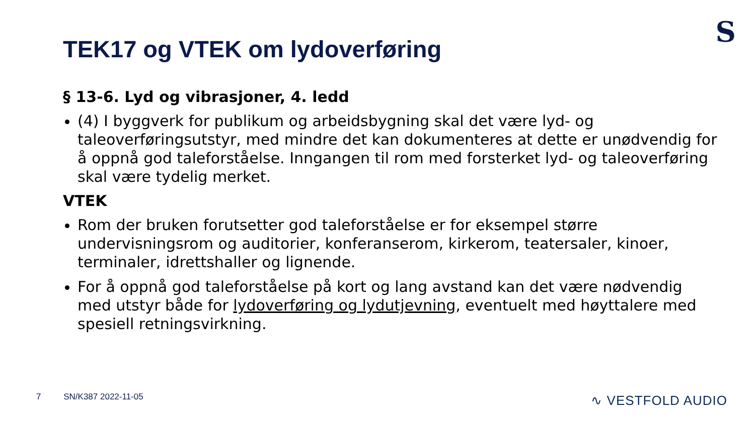S
TEK17 og VTEK om lydoverføring
§ 13-6. Lyd og vibrasjoner, 4. ledd
(4) I byggverk for publikum og arbeidsbygning skal det være lyd- og taleoverføringsutstyr, med mindre det kan dokumenteres at dette er unødvendig for å oppnå god taleforståelse. Inngangen til rom med forsterket lyd- og taleoverføring skal være tydelig merket.
VTEK
Rom der bruken forutsetter god taleforståelse er for eksempel større undervisningsrom og auditorier, konferanserom, kirkerom, teatersaler, kinoer, terminaler, idrettshaller og lignende.
For å oppnå god taleforståelse på kort og lang avstand kan det være nødvendig med utstyr både for lydoverføring og lydutjevning, eventuelt med høyttalere med spesiell retningsvirkning.
7 SN/K387 2022-11-05 ∿ VESTFOLD AUDIO